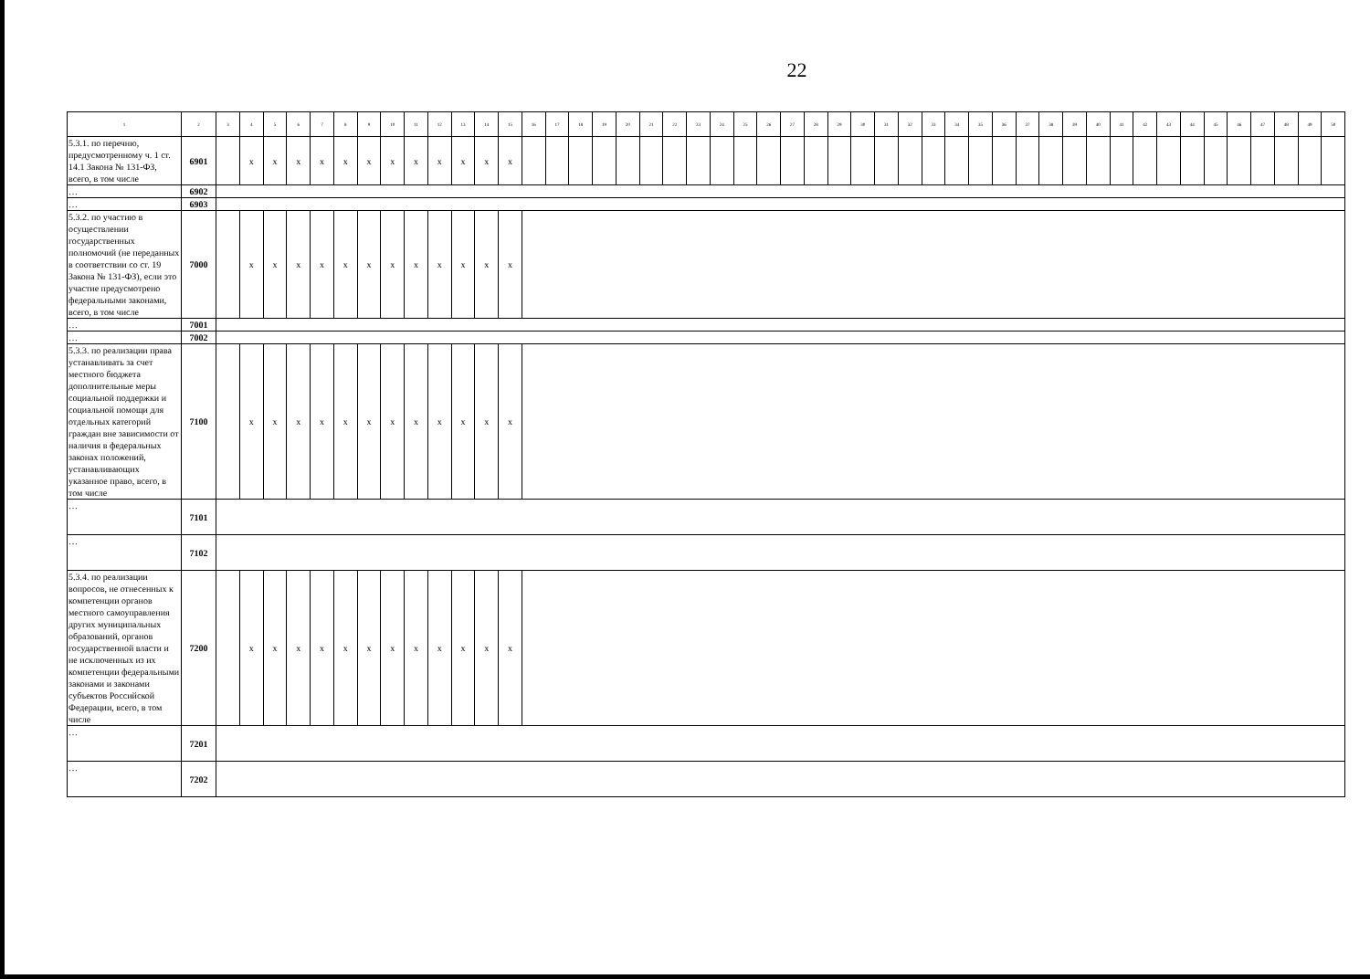22
| 1 | 2 | 3 | 4 | 5 | 6 | 7 | 8 | 9 | 10 | 11 | 12 | 13 | 14 | 15 | 16 | 17 | 18 | 19 | 20 | 21 | 22 | 23 | 24 | 25 | 26 | 27 | 28 | 29 | 30 | 31 | 32 | 33 | 34 | 35 | 36 | 37 | 38 | 39 | 40 | 41 | 42 | 43 | 44 | 45 | 46 | 47 | 48 | 49 | 50 |
| --- | --- | --- | --- | --- | --- | --- | --- | --- | --- | --- | --- | --- | --- | --- | --- | --- | --- | --- | --- | --- | --- | --- | --- | --- | --- | --- | --- | --- | --- | --- | --- | --- | --- | --- | --- | --- | --- | --- | --- | --- | --- | --- | --- | --- | --- | --- | --- | --- | --- |
| 5.3.1. по перечню, предусмотренному ч. 1 ст. 14.1 Закона № 131-ФЗ, всего, в том числе | 6901 | | x | x | x | x | x | x | x | x | x | x | x | x | | | | | | | | | | | | | | | | | | | | | | | | | | | | | | | | | | | |
| … | 6902 | | | | | | | | | | | | | | | | | | | | | | | | | | | | | | | | | | | | | | | | | | | | | | | | |
| … | 6903 | | | | | | | | | | | | | | | | | | | | | | | | | | | | | | | | | | | | | | | | | | | | | | | | |
| 5.3.2. по участию в осуществлении государственных полномочий (не переданных в соответствии со ст. 19 Закона № 131-ФЗ), если это участие предусмотрено федеральными законами, всего, в том числе | 7000 | | x | x | x | x | x | x | x | x | x | x | x | x | | | | | | | | | | | | | | | | | | | | | | | | | | | | | | | | | | | |
| … | 7001 | | | | | | | | | | | | | | | | | | | | | | | | | | | | | | | | | | | | | | | | | | | | | | | | |
| … | 7002 | | | | | | | | | | | | | | | | | | | | | | | | | | | | | | | | | | | | | | | | | | | | | | | | |
| 5.3.3. по реализации права устанавливать за счет местного бюджета дополнительные меры социальной поддержки и социальной помощи для отдельных категорий граждан вне зависимости от наличия в федеральных законах положений, устанавливающих указанное право, всего, в том числе | 7100 | | x | x | x | x | x | x | x | x | x | x | x | x | | | | | | | | | | | | | | | | | | | | | | | | | | | | | | | | | | | |
| … | 7101 | | | | | | | | | | | | | | | | | | | | | | | | | | | | | | | | | | | | | | | | | | | | | | | | |
| … | 7102 | | | | | | | | | | | | | | | | | | | | | | | | | | | | | | | | | | | | | | | | | | | | | | | | |
| 5.3.4. по реализации вопросов, не отнесенных к компетенции органов местного самоуправления других муниципальных образований, органов государственной власти и не исключенных из их компетенции федеральными законами и законами субъектов Российской Федерации, всего, в том числе | 7200 | | x | x | x | x | x | x | x | x | x | x | x | x | | | | | | | | | | | | | | | | | | | | | | | | | | | | | | | | | | | |
| … | 7201 | | | | | | | | | | | | | | | | | | | | | | | | | | | | | | | | | | | | | | | | | | | | | | | | |
| … | 7202 | | | | | | | | | | | | | | | | | | | | | | | | | | | | | | | | | | | | | | | | | | | | | | | | |